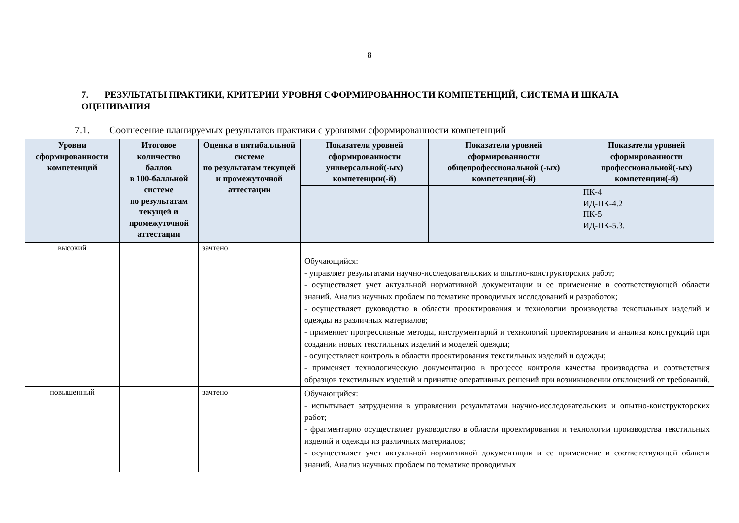8
7. РЕЗУЛЬТАТЫ ПРАКТИКИ, КРИТЕРИИ УРОВНЯ СФОРМИРОВАННОСТИ КОМПЕТЕНЦИЙ, СИСТЕМА И ШКАЛА ОЦЕНИВАНИЯ
7.1. Соотнесение планируемых результатов практики с уровнями сформированности компетенций
| Уровни сформированности компетенций | Итоговое количество баллов в 100-балльной системе по результатам текущей и промежуточной аттестации | Оценка в пятибалльной системе по результатам текущей и промежуточной аттестации | Показатели уровней сформированности универсальной(-ых) компетенции(-й) | Показатели уровней сформированности общепрофессиональной (-ых) компетенции(-й) | Показатели уровней сформированности профессиональной(-ых) компетенции(-й) |
| --- | --- | --- | --- | --- | --- |
| | | | | | ПК-4 ИД-ПК-4.2 ПК-5 ИД-ПК-5.3. |
| высокий | | зачтено | Обучающийся: - управляет результатами научно-исследовательских и опытно-конструкторских работ; - осуществляет учет актуальной нормативной документации и ее применение в соответствующей области знаний. Анализ научных проблем по тематике проводимых исследований и разработок; - осуществляет руководство в области проектирования и технологии производства текстильных изделий и одежды из различных материалов; - применяет прогрессивные методы, инструментарий и технологий проектирования и анализа конструкций при создании новых текстильных изделий и моделей одежды; - осуществляет контроль в области проектирования текстильных изделий и одежды; - применяет технологическую документацию в процессе контроля качества производства и соответствия образцов текстильных изделий и принятие оперативных решений при возникновении отклонений от требований. | | |
| повышенный | | зачтено | Обучающийся: - испытывает затруднения в управлении результатами научно-исследовательских и опытно-конструкторских работ; - фрагментарно осуществляет руководство в области проектирования и технологии производства текстильных изделий и одежды из различных материалов; - осуществляет учет актуальной нормативной документации и ее применение в соответствующей области знаний. Анализ научных проблем по тематике проводимых | | |